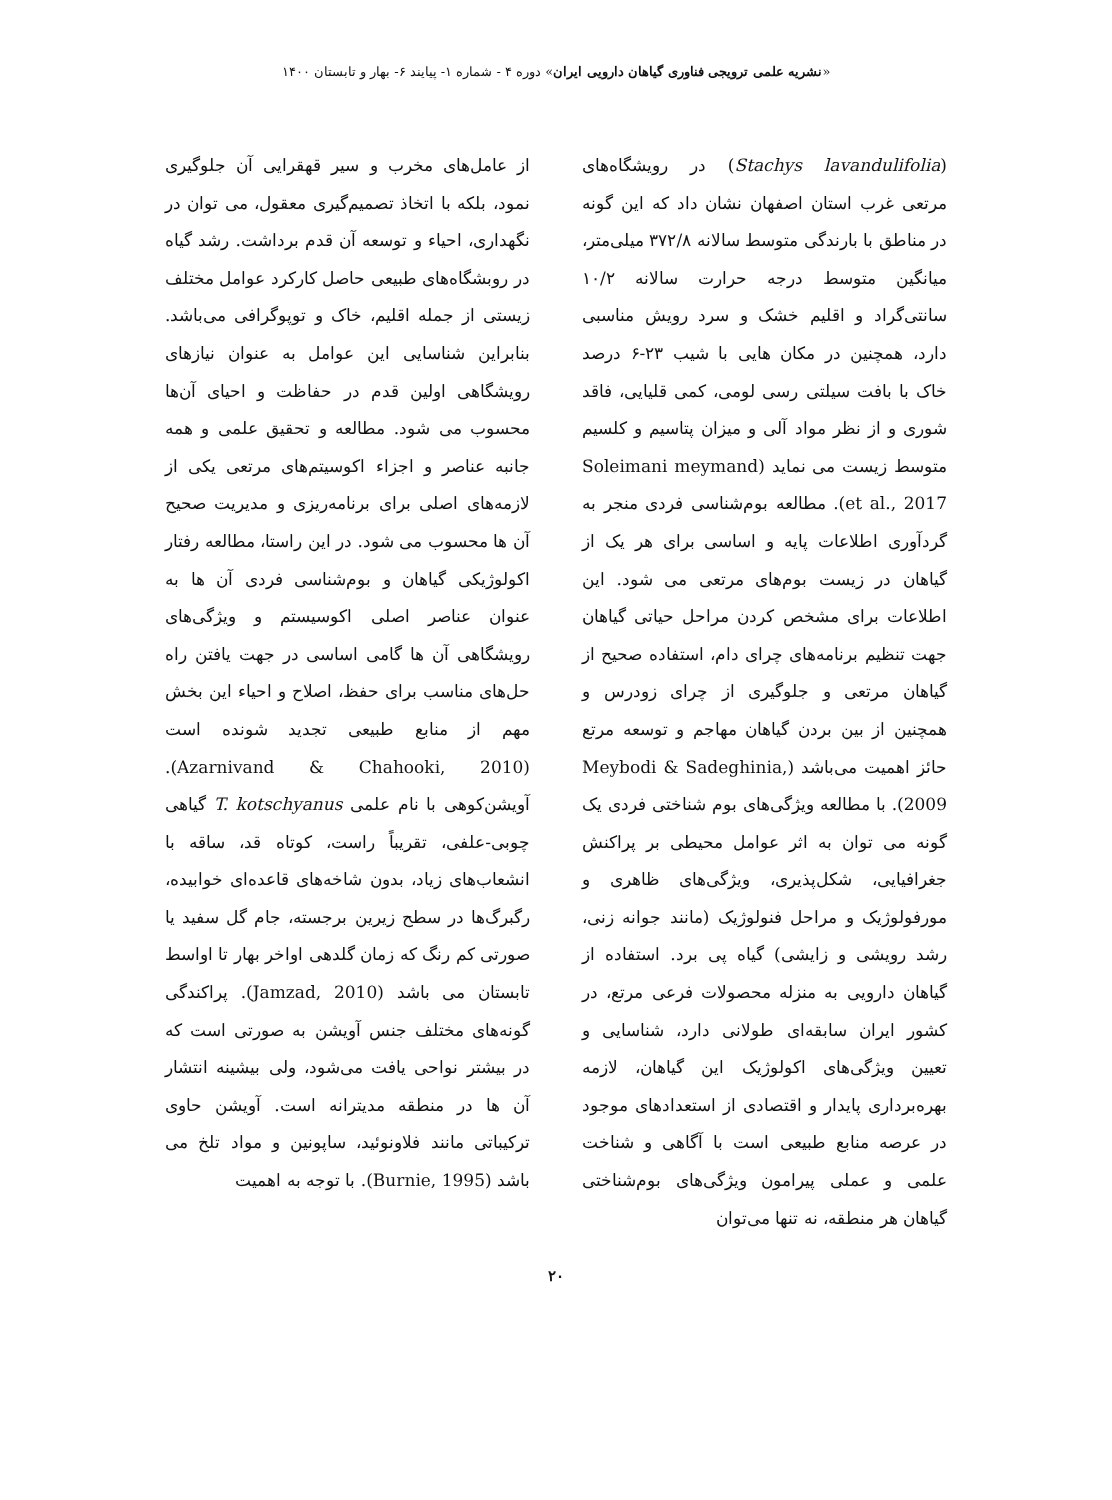«نشریه علمی ترویجی فناوری گیاهان دارویی ایران» دوره ۴ - شماره ۱- پیایند ۶- بهار و تابستان ۱۴۰۰
(Stachys lavandulifolia) در رویشگاه‌های مرتعی غرب استان اصفهان نشان داد که این گونه در مناطق با بارندگی متوسط سالانه ۳۷۲/۸ میلی‌متر، میانگین متوسط درجه حرارت سالانه ۱۰/۲ سانتی‌گراد و اقلیم خشک و سرد رویش مناسبی دارد، همچنین در مکان هایی با شیب ۲۳-۶ درصد خاک با بافت سیلتی رسی لومی، کمی قلیایی، فاقد شوری و از نظر مواد آلی و میزان پتاسیم و کلسیم متوسط زیست می نماید (Soleimani meymand et al., 2017). مطالعه بوم‌شناسی فردی منجر به گردآوری اطلاعات پایه و اساسی برای هر یک از گیاهان در زیست بوم‌های مرتعی می شود. این اطلاعات برای مشخص کردن مراحل حیاتی گیاهان جهت تنظیم برنامه‌های چرای دام، استفاده صحیح از گیاهان مرتعی و جلوگیری از چرای زودرس و همچنین از بین بردن گیاهان مهاجم و توسعه مرتع حائز اهمیت می‌باشد (Meybodi & Sadeghinia, 2009). با مطالعه ویژگی‌های بوم شناختی فردی یک گونه می توان به اثر عوامل محیطی بر پراکنش جغرافیایی، شکل‌پذیری، ویژگی‌های ظاهری و مورفولوژیک و مراحل فنولوژیک (مانند جوانه زنی، رشد رویشی و زایشی) گیاه پی برد. استفاده از گیاهان دارویی به منزله محصولات فرعی مرتع، در کشور ایران سابقه‌ای طولانی دارد، شناسایی و تعیین ویژگی‌های اکولوژیک این گیاهان، لازمه بهره‌برداری پایدار و اقتصادی از استعدادهای موجود در عرصه منابع طبیعی است با آگاهی و شناخت علمی و عملی پیرامون ویژگی‌های بوم‌شناختی گیاهان هر منطقه، نه تنها می‌توان
از عامل‌های مخرب و سیر قهقرایی آن جلوگیری نمود، بلکه با اتخاذ تصمیم‌گیری معقول، می توان در نگهداری، احیاء و توسعه آن قدم برداشت. رشد گیاه در روبشگاه‌های طبیعی حاصل کارکرد عوامل مختلف زیستی از جمله اقلیم، خاک و توپوگرافی می‌باشد. بنابراین شناسایی این عوامل به عنوان نیازهای رویشگاهی اولین قدم در حفاظت و احیای آن‌ها محسوب می شود. مطالعه و تحقیق علمی و همه جانبه عناصر و اجزاء اکوسیتم‌های مرتعی یکی از لازمه‌های اصلی برای برنامه‌ریزی و مدیریت صحیح آن ها محسوب می شود. در این راستا، مطالعه رفتار اکولوژیکی گیاهان و بوم‌شناسی فردی آن ها به عنوان عناصر اصلی اکوسیستم و ویژگی‌های رویشگاهی آن ها گامی اساسی در جهت یافتن راه حل‌های مناسب برای حفظ، اصلاح و احیاء این بخش مهم از منابع طبیعی تجدید شونده است (Azarnivand & Chahooki, 2010). آویشن‌کوهی با نام علمی T. kotschyanus گیاهی چوبی-علفی، تقریباً راست، کوتاه قد، ساقه با انشعاب‌های زیاد، بدون شاخه‌های قاعده‌ای خوابیده، رگبرگ‌ها در سطح زیرین برجسته، جام گل سفید یا صورتی کم رنگ که زمان گلدهی اواخر بهار تا اواسط تابستان می باشد (Jamzad, 2010). پراکندگی گونه‌های مختلف جنس آویشن به صورتی است که در بیشتر نواحی یافت می‌شود، ولی بیشینه انتشار آن ها در منطقه مدیترانه است. آویشن حاوی ترکیباتی مانند فلاونوئید، ساپونین و مواد تلخ می باشد (Burnie, 1995). با توجه به اهمیت
۲۰